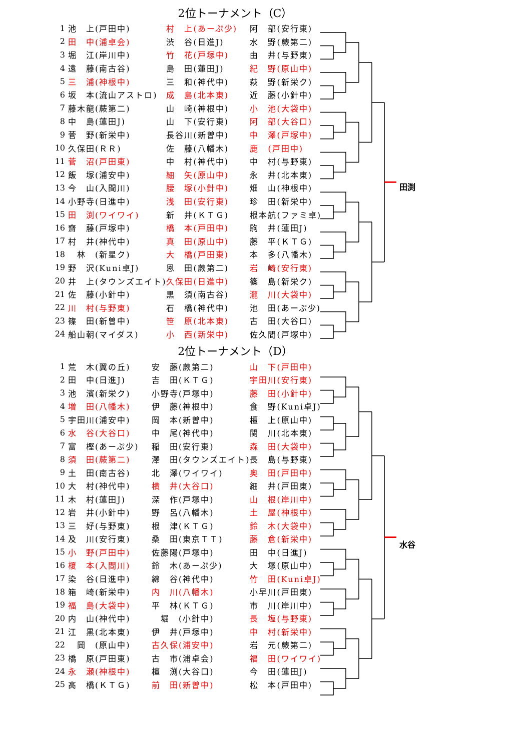田渕
水谷
2位トーナメント（C）
| 1 | 池 上(戸田中) | 村 上(あーぷ少) | 阿 部(安行東) |
| 2 | 田 中(浦卓会) | 渋 谷(日進J) | 水 野(蕨第二) |
| 3 | 堀 江(岸川中) | 竹 花(戸塚中) | 由 井(与野東) |
| 4 | 遠 藤(南古谷) | 島 田(蓮田J) | 紀 野(原山中) |
| 5 | 三 浦(神根中) | 三 和(神代中) | 萩 野(新栄ク) |
| 6 | 坂 本(流山アストロ) | 成 島(北本東) | 近 藤(小針中) |
| 7 | 藤木龍(蕨第二) | 山 崎(神根中) | 小 池(大袋中) |
| 8 | 中 島(蓮田J) | 山 下(安行東) | 阿 部(大谷口) |
| 9 | 菅 野(新栄中) | 長谷川(新曽中) | 中 澤(戸塚中) |
| 10 | 久保田(ＲＲ) | 佐 藤(八幡木) | 鹿 (戸田中) |
| 11 | 菅 沼(戸田東) | 中 村(神代中) | 中 村(与野東) |
| 12 | 飯 塚(浦安中) | 細 矢(原山中) | 永 井(北本東) |
| 13 | 今 山(入間川) | 腰 塚(小針中) | 畑 山(神根中) |
| 14 | 小野寺(日進中) | 浅 田(安行東) | 珍 田(新栄中) |
| 15 | 田 渕(ワイワイ) | 新 井(ＫＴＧ) | 根本航(ファミ卓) |
| 16 | 齋 藤(戸塚中) | 橋 本(戸田中) | 駒 井(蓮田J) |
| 17 | 村 井(神代中) | 真 田(原山中) | 藤 平(ＫＴＧ) |
| 18 | 林 (新星ク) | 大 橋(戸田東) | 本 多(八幡木) |
| 19 | 野 沢(Kuni卓J) | 恩 田(蕨第二) | 岩 崎(安行東) |
| 20 | 井 上(タウンズエイト) | 久保田(日進中) | 篠 島(新栄ク) |
| 21 | 佐 藤(小針中) | 黒 須(南古谷) | 瀧 川(大袋中) |
| 22 | 川 村(与野東) | 石 橋(神代中) | 池 田(あーぷ少) |
| 23 | 篠 田(新曽中) | 笹 原(北本東) | 古 田(大谷口) |
| 24 | 船山朝(マイダス) | 小 西(新栄中) | 佐久間(戸塚中) |
2位トーナメント（D）
| 1 | 荒 木(翼の丘) | 安 藤(蕨第二) | 山 下(戸田中) |
| 2 | 田 中(日進J) | 吉 田(ＫＴＧ) | 宇田川(安行東) |
| 3 | 池 濱(新栄ク) | 小野寺(戸塚中) | 藤 田(小針中) |
| 4 | 増 田(八幡木) | 伊 藤(神根中) | 食 野(Kuni卓J) |
| 5 | 宇田川(浦安中) | 岡 本(新曽中) | 檀 上(原山中) |
| 6 | 水 谷(大谷口) | 中 尾(神代中) | 関 川(北本東) |
| 7 | 富 樫(あーぷ少) | 稲 田(安行東) | 森 田(大袋中) |
| 8 | 須 田(蕨第二) | 澤 田(タウンズエイト) | 長 島(与野東) |
| 9 | 土 田(南古谷) | 北 澤(ワイワイ) | 奥 田(戸田中) |
| 10 | 大 村(神代中) | 横 井(大谷口) | 細 井(戸田東) |
| 11 | 木 村(蓮田J) | 深 作(戸塚中) | 山 根(岸川中) |
| 12 | 岩 井(小針中) | 野 呂(八幡木) | 土 屋(神根中) |
| 13 | 三 好(与野東) | 根 津(ＫＴＧ) | 鈴 木(大袋中) |
| 14 | 及 川(安行東) | 桑 田(東京ＴＴ) | 藤 倉(新栄中) |
| 15 | 小 野(戸田中) | 佐藤陽(戸塚中) | 田 中(日進J) |
| 16 | 榎 本(入間川) | 鈴 木(あーぷ少) | 大 塚(原山中) |
| 17 | 染 谷(日進中) | 綿 谷(神代中) | 竹 田(Kuni卓J) |
| 18 | 箱 崎(新栄中) | 内 川(八幡木) | 小早川(戸田東) |
| 19 | 福 島(大袋中) | 平 林(ＫＴＧ) | 市 川(岸川中) |
| 20 | 内 山(神代中) | 堀 (小針中) | 長 塩(与野東) |
| 21 | 江 黒(北本東) | 伊 井(戸塚中) | 中 村(新栄中) |
| 22 | 岡 (原山中) | 古久保(浦安中) | 岩 元(蕨第二) |
| 23 | 橋 原(戸田東) | 古 市(浦卓会) | 福 田(ワイワイ) |
| 24 | 永 瀬(神根中) | 檀 渕(大谷口) | 今 田(蓮田J) |
| 25 | 高 橋(ＫＴＧ) | 前 田(新曽中) | 松 本(戸田中) |